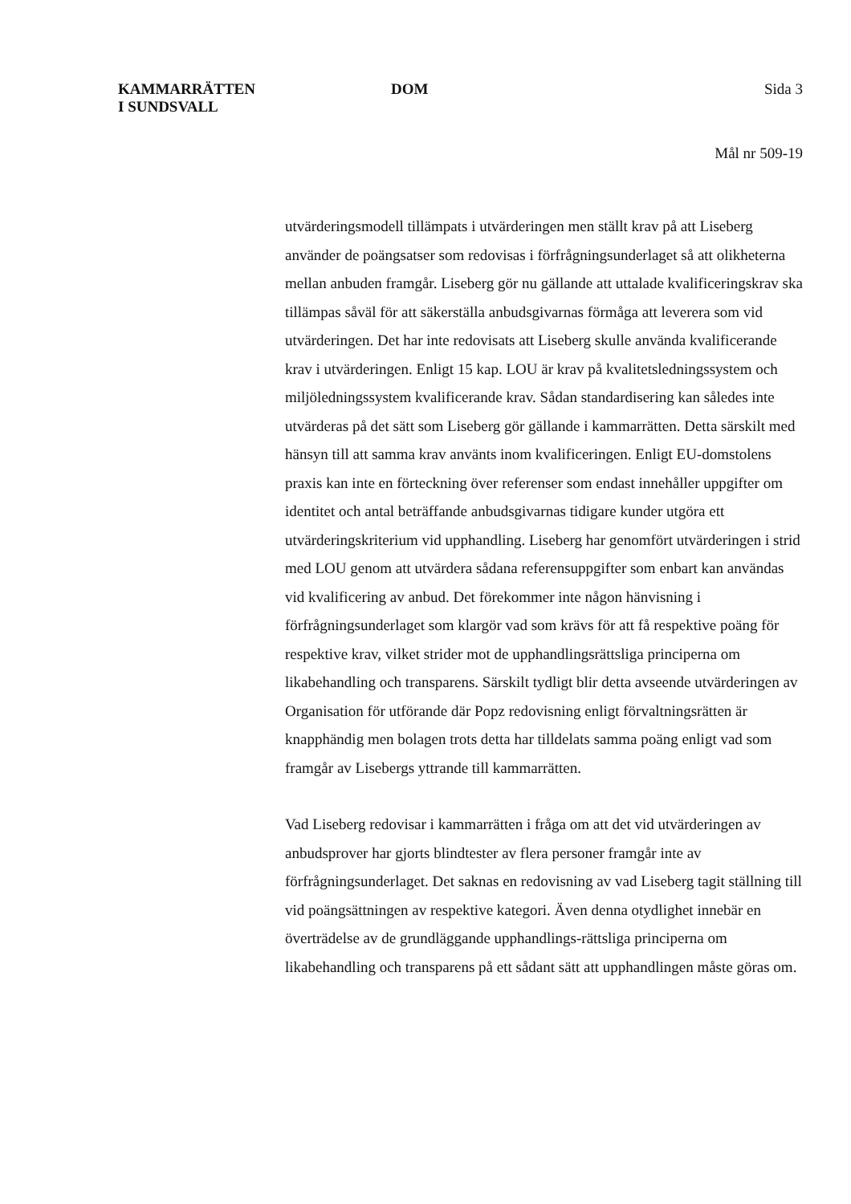KAMMARRÄTTEN
I SUNDSVALL
DOM Sida 3
Mål nr 509-19
utvärderingsmodell tillämpats i utvärderingen men ställt krav på att Liseberg använder de poängsatser som redovisas i förfrågningsunderlaget så att olikheterna mellan anbuden framgår. Liseberg gör nu gällande att uttalade kvalificeringskrav ska tillämpas såväl för att säkerställa anbudsgivarnas förmåga att leverera som vid utvärderingen. Det har inte redovisats att Liseberg skulle använda kvalificerande krav i utvärderingen. Enligt 15 kap. LOU är krav på kvalitetsledningssystem och miljöledningssystem kvalificerande krav. Sådan standardisering kan således inte utvärderas på det sätt som Liseberg gör gällande i kammarrätten. Detta särskilt med hänsyn till att samma krav använts inom kvalificeringen. Enligt EU-domstolens praxis kan inte en förteckning över referenser som endast innehåller uppgifter om identitet och antal beträffande anbudsgivarnas tidigare kunder utgöra ett utvärderingskriterium vid upphandling. Liseberg har genomfört utvärderingen i strid med LOU genom att utvärdera sådana referensuppgifter som enbart kan användas vid kvalificering av anbud. Det förekommer inte någon hänvisning i förfrågningsunderlaget som klargör vad som krävs för att få respektive poäng för respektive krav, vilket strider mot de upphandlingsrättsliga principerna om likabehandling och transparens. Särskilt tydligt blir detta avseende utvärderingen av Organisation för utförande där Popz redovisning enligt förvaltningsrätten är knapphändig men bolagen trots detta har tilldelats samma poäng enligt vad som framgår av Lisebergs yttrande till kammarrätten.
Vad Liseberg redovisar i kammarrätten i fråga om att det vid utvärderingen av anbudsprover har gjorts blindtester av flera personer framgår inte av förfrågningsunderlaget. Det saknas en redovisning av vad Liseberg tagit ställning till vid poängsättningen av respektive kategori. Även denna otydlighet innebär en överträdelse av de grundläggande upphandlings-rättsliga principerna om likabehandling och transparens på ett sådant sätt att upphandlingen måste göras om.